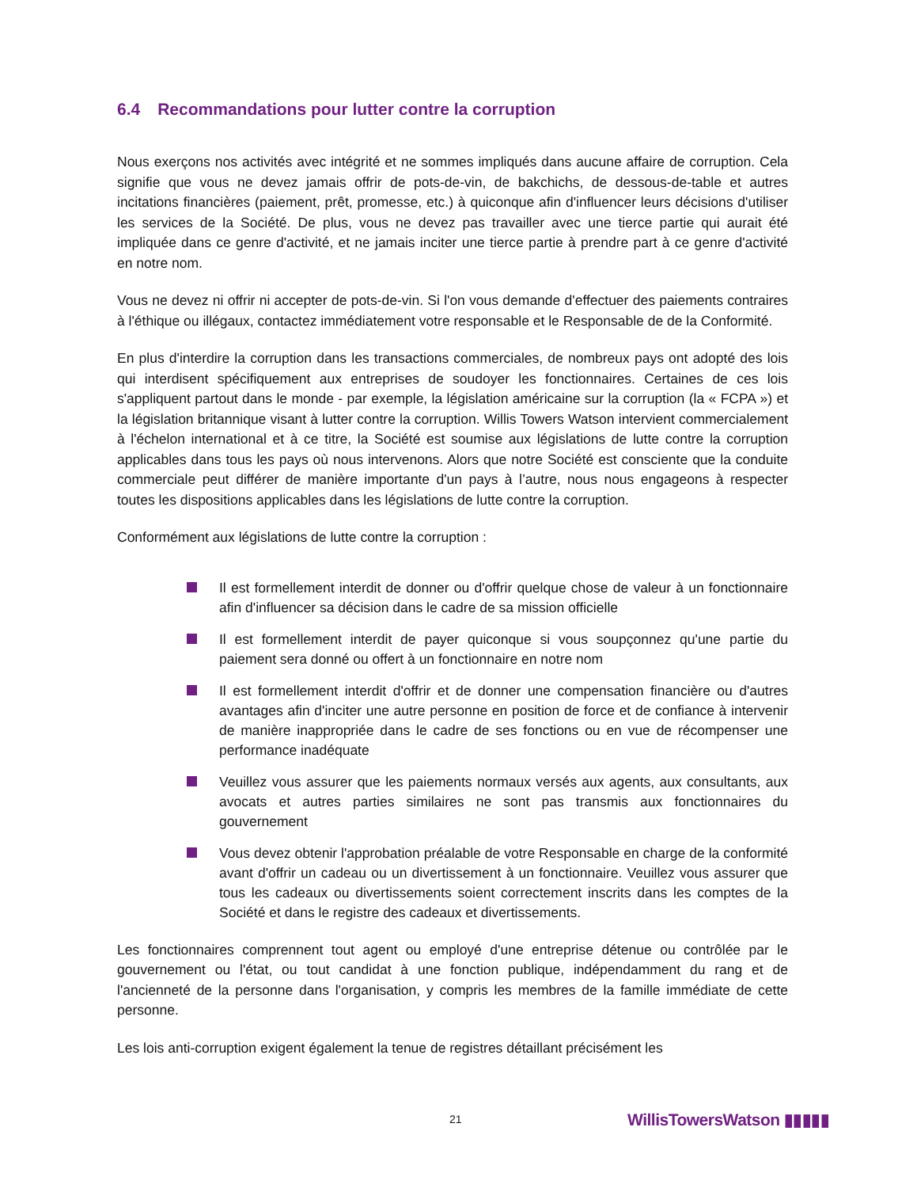6.4 Recommandations pour lutter contre la corruption
Nous exerçons nos activités avec intégrité et ne sommes impliqués dans aucune affaire de corruption. Cela signifie que vous ne devez jamais offrir de pots-de-vin, de bakchichs, de dessous-de-table et autres incitations financières (paiement, prêt, promesse, etc.) à quiconque afin d'influencer leurs décisions d'utiliser les services de la Société. De plus, vous ne devez pas travailler avec une tierce partie qui aurait été impliquée dans ce genre d'activité, et ne jamais inciter une tierce partie à prendre part à ce genre d'activité en notre nom.
Vous ne devez ni offrir ni accepter de pots-de-vin. Si l'on vous demande d'effectuer des paiements contraires à l'éthique ou illégaux, contactez immédiatement votre responsable et le Responsable de de la Conformité.
En plus d'interdire la corruption dans les transactions commerciales, de nombreux pays ont adopté des lois qui interdisent spécifiquement aux entreprises de soudoyer les fonctionnaires. Certaines de ces lois s'appliquent partout dans le monde - par exemple, la législation américaine sur la corruption (la « FCPA ») et la législation britannique visant à lutter contre la corruption. Willis Towers Watson intervient commercialement à l'échelon international et à ce titre, la Société est soumise aux législations de lutte contre la corruption applicables dans tous les pays où nous intervenons. Alors que notre Société est consciente que la conduite commerciale peut différer de manière importante d'un pays à l’autre, nous nous engageons à respecter toutes les dispositions applicables dans les législations de lutte contre la corruption.
Conformément aux législations de lutte contre la corruption :
Il est formellement interdit de donner ou d'offrir quelque chose de valeur à un fonctionnaire afin d'influencer sa décision dans le cadre de sa mission officielle
Il est formellement interdit de payer quiconque si vous soupçonnez qu'une partie du paiement sera donné ou offert à un fonctionnaire en notre nom
Il est formellement interdit d'offrir et de donner une compensation financière ou d'autres avantages afin d'inciter une autre personne en position de force et de confiance à intervenir de manière inappropriée dans le cadre de ses fonctions ou en vue de récompenser une performance inadéquate
Veuillez vous assurer que les paiements normaux versés aux agents, aux consultants, aux avocats et autres parties similaires ne sont pas transmis aux fonctionnaires du gouvernement
Vous devez obtenir l'approbation préalable de votre Responsable en charge de la conformité avant d'offrir un cadeau ou un divertissement à un fonctionnaire. Veuillez vous assurer que tous les cadeaux ou divertissements soient correctement inscrits dans les comptes de la Société et dans le registre des cadeaux et divertissements.
Les fonctionnaires comprennent tout agent ou employé d'une entreprise détenue ou contrôlée par le gouvernement ou l'état, ou tout candidat à une fonction publique, indépendamment du rang et de l'ancienneté de la personne dans l'organisation, y compris les membres de la famille immédiate de cette personne.
Les lois anti-corruption exigent également la tenue de registres détaillant précisément les
21 WillisTowersWatson ▮▮▮▮▮